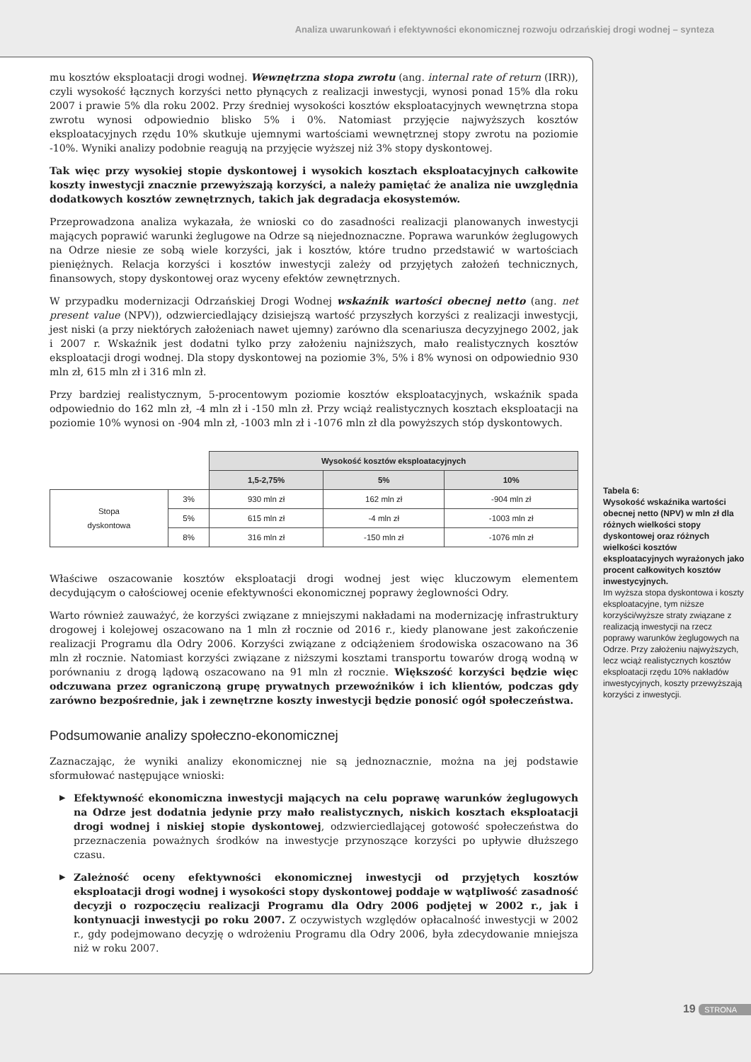Analiza uwarunkowań i efektywności ekonomicznej rozwoju odrzańskiej drogi wodnej – synteza
mu kosztów eksploatacji drogi wodnej. Wewnętrzna stopa zwrotu (ang. internal rate of return (IRR)), czyli wysokość łącznych korzyści netto płynących z realizacji inwestycji, wynosi ponad 15% dla roku 2007 i prawie 5% dla roku 2002. Przy średniej wysokości kosztów eksploatacyjnych wewnętrzna stopa zwrotu wynosi odpowiednio blisko 5% i 0%. Natomiast przyjęcie najwyższych kosztów eksploatacyjnych rzędu 10% skutkuje ujemnymi wartościami wewnętrznej stopy zwrotu na poziomie -10%. Wyniki analizy podobnie reagują na przyjęcie wyższej niż 3% stopy dyskontowej.
Tak więc przy wysokiej stopie dyskontowej i wysokich kosztach eksploatacyjnych całkowite koszty inwestycji znacznie przewyższają korzyści, a należy pamiętać że analiza nie uwzględnia dodatkowych kosztów zewnętrznych, takich jak degradacja ekosystemów.
Przeprowadzona analiza wykazała, że wnioski co do zasadności realizacji planowanych inwestycji mających poprawić warunki żeglugowe na Odrze są niejednoznaczne. Poprawa warunków żeglugowych na Odrze niesie ze sobą wiele korzyści, jak i kosztów, które trudno przedstawić w wartościach pieniężnych. Relacja korzyści i kosztów inwestycji zależy od przyjętych założeń technicznych, finansowych, stopy dyskontowej oraz wyceny efektów zewnętrznych.
W przypadku modernizacji Odrzańskiej Drogi Wodnej wskaźnik wartości obecnej netto (ang. net present value (NPV)), odzwierciedlający dzisiejszą wartość przyszłych korzyści z realizacji inwestycji, jest niski (a przy niektórych założeniach nawet ujemny) zarówno dla scenariusza decyzyjnego 2002, jak i 2007 r. Wskaźnik jest dodatni tylko przy założeniu najniższych, mało realistycznych kosztów eksploatacji drogi wodnej. Dla stopy dyskontowej na poziomie 3%, 5% i 8% wynosi on odpowiednio 930 mln zł, 615 mln zł i 316 mln zł.
Przy bardziej realistycznym, 5-procentowym poziomie kosztów eksploatacyjnych, wskaźnik spada odpowiednio do 162 mln zł, -4 mln zł i -150 mln zł. Przy wciąż realistycznych kosztach eksploatacji na poziomie 10% wynosi on -904 mln zł, -1003 mln zł i -1076 mln zł dla powyższych stóp dyskontowych.
| | | Wysokość kosztów eksploatacyjnych | | |
| | | 1,5-2,75% | 5% | 10% |
| Stopa dyskontowa | 3% | 930 mln zł | 162 mln zł | -904 mln zł |
| | 5% | 615 mln zł | -4 mln zł | -1003 mln zł |
| | 8% | 316 mln zł | -150 mln zł | -1076 mln zł |
Właściwe oszacowanie kosztów eksploatacji drogi wodnej jest więc kluczowym elementem decydującym o całościowej ocenie efektywności ekonomicznej poprawy żeglowności Odry.
Warto również zauważyć, że korzyści związane z mniejszymi nakładami na modernizację infrastruktury drogowej i kolejowej oszacowano na 1 mln zł rocznie od 2016 r., kiedy planowane jest zakończenie realizacji Programu dla Odry 2006. Korzyści związane z odciążeniem środowiska oszacowano na 36 mln zł rocznie. Natomiast korzyści związane z niższymi kosztami transportu towarów drogą wodną w porównaniu z drogą lądową oszacowano na 91 mln zł rocznie. Większość korzyści będzie więc odczuwana przez ograniczoną grupę prywatnych przewoźników i ich klientów, podczas gdy zarówno bezpośrednie, jak i zewnętrzne koszty inwestycji będzie ponosić ogół społeczeństwa.
Podsumowanie analizy społeczno-ekonomicznej
Zaznaczając, że wyniki analizy ekonomicznej nie są jednoznacznie, można na jej podstawie sformułować następujące wnioski:
▶ Efektywność ekonomiczna inwestycji mających na celu poprawę warunków żeglugowych na Odrze jest dodatnia jedynie przy mało realistycznych, niskich kosztach eksploatacji drogi wodnej i niskiej stopie dyskontowej, odzwierciedlającej gotowość społeczeństwa do przeznaczenia poważnych środków na inwestycje przynoszące korzyści po upływie dłuższego czasu.
▶ Zależność oceny efektywności ekonomicznej inwestycji od przyjętych kosztów eksploatacji drogi wodnej i wysokości stopy dyskontowej poddaje w wątpliwość zasadność decyzji o rozpoczęciu realizacji Programu dla Odry 2006 podjętej w 2002 r., jak i kontynuacji inwestycji po roku 2007. Z oczywistych względów opłacalność inwestycji w 2002 r., gdy podejmowano decyzję o wdrożeniu Programu dla Odry 2006, była zdecydowanie mniejsza niż w roku 2007.
Tabela 6:
Wysokość wskaźnika wartości obecnej netto (NPV) w mln zł dla różnych wielkości stopy dyskontowej oraz różnych wielkości kosztów eksploatacyjnych wyrażonych jako procent całkowitych kosztów inwestycyjnych.
Im wyższa stopa dyskontowa i koszty eksploatacyjne, tym niższe korzyści/wyższe straty związane z realizacją inwestycji na rzecz poprawy warunków żeglugowych na Odrze. Przy założeniu najwyższych, lecz wciąż realistycznych kosztów eksploatacji rzędu 10% nakładów inwestycyjnych, koszty przewyższają korzyści z inwestycji.
19 STRONA